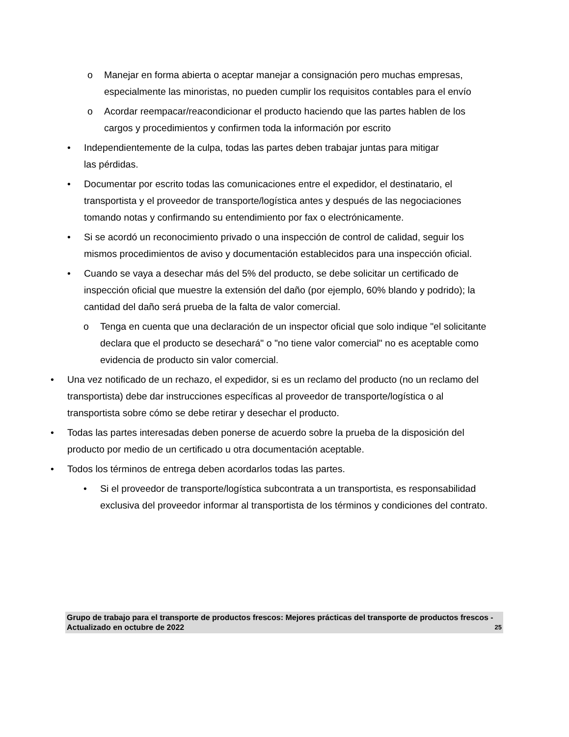o Manejar en forma abierta o aceptar manejar a consignación pero muchas empresas, especialmente las minoristas, no pueden cumplir los requisitos contables para el envío
o Acordar reempacar/reacondicionar el producto haciendo que las partes hablen de los cargos y procedimientos y confirmen toda la información por escrito
• Independientemente de la culpa, todas las partes deben trabajar juntas para mitigar
las pérdidas.
• Documentar por escrito todas las comunicaciones entre el expedidor, el destinatario, el transportista y el proveedor de transporte/logística antes y después de las negociaciones tomando notas y confirmando su entendimiento por fax o electrónicamente.
• Si se acordó un reconocimiento privado o una inspección de control de calidad, seguir los mismos procedimientos de aviso y documentación establecidos para una inspección oficial.
• Cuando se vaya a desechar más del 5% del producto, se debe solicitar un certificado de inspección oficial que muestre la extensión del daño (por ejemplo, 60% blando y podrido); la cantidad del daño será prueba de la falta de valor comercial.
o Tenga en cuenta que una declaración de un inspector oficial que solo indique "el solicitante declara que el producto se desechará" o "no tiene valor comercial" no es aceptable como evidencia de producto sin valor comercial.
• Una vez notificado de un rechazo, el expedidor, si es un reclamo del producto (no un reclamo del transportista) debe dar instrucciones específicas al proveedor de transporte/logística o al transportista sobre cómo se debe retirar y desechar el producto.
• Todas las partes interesadas deben ponerse de acuerdo sobre la prueba de la disposición del producto por medio de un certificado u otra documentación aceptable.
• Todos los términos de entrega deben acordarlos todas las partes.
• Si el proveedor de transporte/logística subcontrata a un transportista, es responsabilidad exclusiva del proveedor informar al transportista de los términos y condiciones del contrato.
Grupo de trabajo para el transporte de productos frescos: Mejores prácticas del transporte de productos frescos - Actualizado en octubre de 2022 25